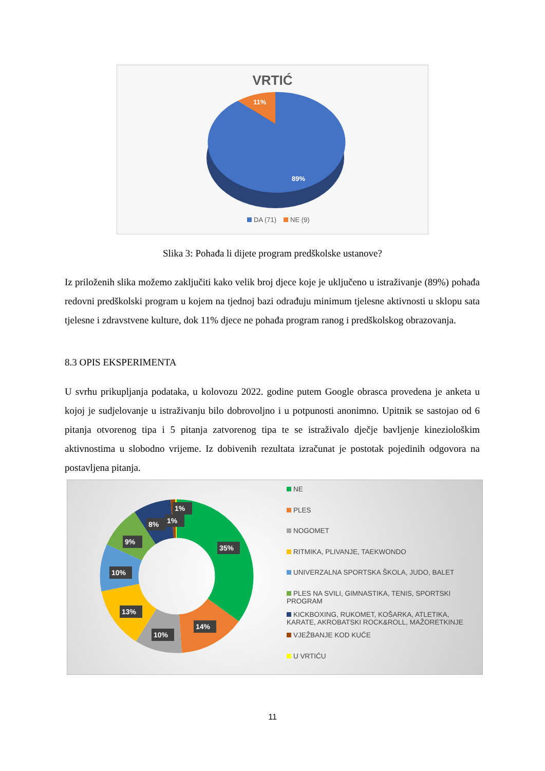VRTIĆ
11%
89%
DA (71)
NE (9)
Slika 3: Pohađa li dijete program predškolske ustanove?
Iz priloženih slika možemo zaključiti kako velik broj djece koje je uključeno u istraživanje (89%) pohađa redovni predškolski program u kojem na tjednoj bazi odrađuju minimum tjelesne aktivnosti u sklopu sata tjelesne i zdravstvene kulture, dok 11% djece ne pohađa program ranog i predškolskog obrazovanja.
8.3 OPIS EKSPERIMENTA
U svrhu prikupljanja podataka, u kolovozu 2022. godine putem Google obrasca provedena je anketa u kojoj je sudjelovanje u istraživanju bilo dobrovoljno i u potpunosti anonimno. Upitnik se sastojao od 6 pitanja otvorenog tipa i 5 pitanja zatvorenog tipa te se istraživalo dječje bavljenje kineziološkim aktivnostima u slobodno vrijeme. Iz dobivenih rezultata izračunat je postotak pojedinih odgovora na postavljena pitanja.
35%
14%
10%
13%
10%
9%
8%
1%
1%
NE
PLES
NOGOMET
RITMIKA, PLIVANJE, TAEKWONDO
UNIVERZALNA SPORTSKA ŠKOLA, JUDO, BALET
PLES NA SVILI, GIMNASTIKA, TENIS, SPORTSKI PROGRAM
KICKBOXING, RUKOMET, KOŠARKA, ATLETIKA, KARATE, AKROBATSKI ROCK&ROLL, MAŽORETKINJE
VJEŽBANJE KOD KUĆE
U VRTIĆU
11